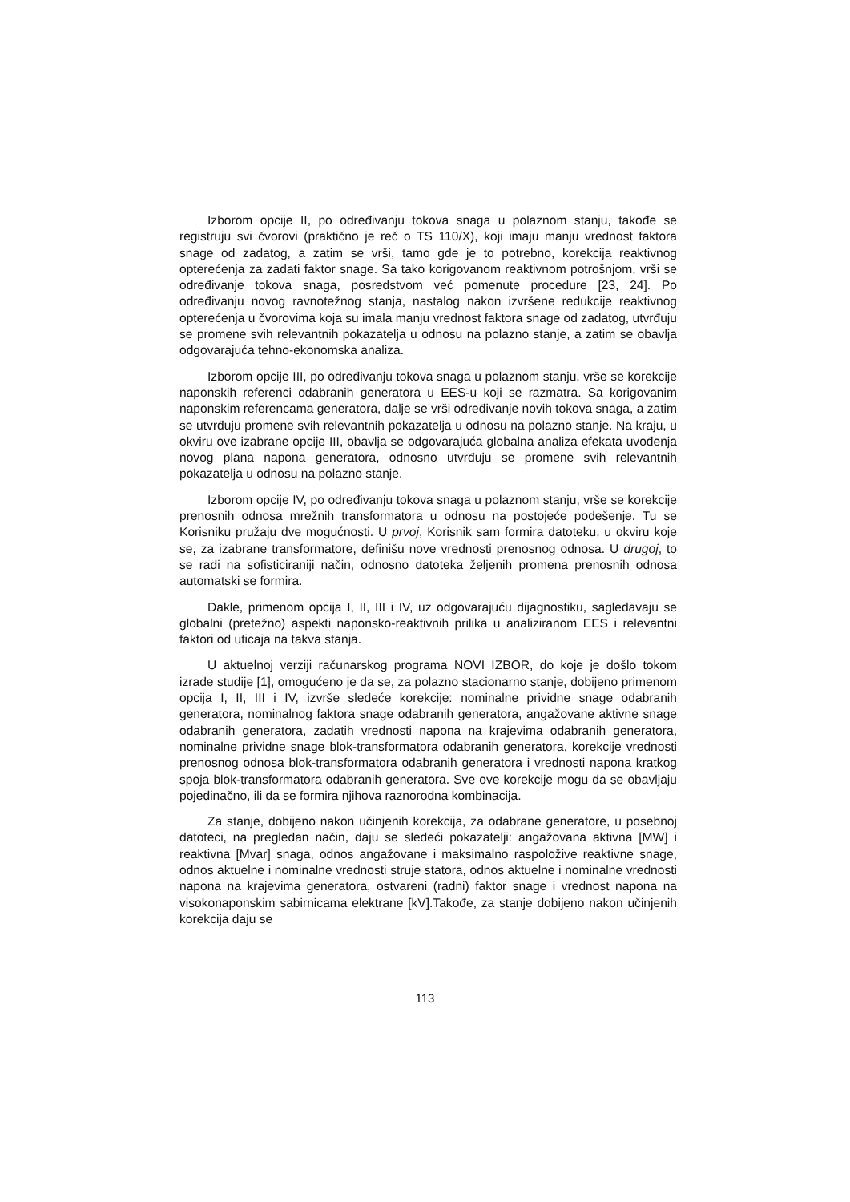Izborom opcije II, po određivanju tokova snaga u polaznom stanju, takođe se registruju svi čvorovi (praktično je reč o TS 110/X), koji imaju manju vrednost faktora snage od zadatog, a zatim se vrši, tamo gde je to potrebno, korekcija reaktivnog opterećenja za zadati faktor snage. Sa tako korigovanom reaktivnom potrošnjom, vrši se određivanje tokova snaga, posredstvom već pomenute procedure [23, 24]. Po određivanju novog ravnotežnog stanja, nastalog nakon izvršene redukcije reaktivnog opterećenja u čvorovima koja su imala manju vrednost faktora snage od zadatog, utvrđuju se promene svih relevantnih pokazatelja u odnosu na polazno stanje, a zatim se obavlja odgovarajuća tehno-ekonomska analiza.
Izborom opcije III, po određivanju tokova snaga u polaznom stanju, vrše se korekcije naponskih referenci odabranih generatora u EES-u koji se razmatra. Sa korigovanim naponskim referencama generatora, dalje se vrši određivanje novih tokova snaga, a zatim se utvrđuju promene svih relevantnih pokazatelja u odnosu na polazno stanje. Na kraju, u okviru ove izabrane opcije III, obavlja se odgovarajuća globalna analiza efekata uvođenja novog plana napona generatora, odnosno utvrđuju se promene svih relevantnih pokazatelja u odnosu na polazno stanje.
Izborom opcije IV, po određivanju tokova snaga u polaznom stanju, vrše se korekcije prenosnih odnosa mrežnih transformatora u odnosu na postojeće podešenje. Tu se Korisniku pružaju dve mogućnosti. U prvoj, Korisnik sam formira datoteku, u okviru koje se, za izabrane transformatore, definišu nove vrednosti prenosnog odnosa. U drugoj, to se radi na sofisticiraniji način, odnosno datoteka željenih promena prenosnih odnosa automatski se formira.
Dakle, primenom opcija I, II, III i IV, uz odgovarajuću dijagnostiku, sagledavaju se globalni (pretežno) aspekti naponsko-reaktivnih prilika u analiziranom EES i relevantni faktori od uticaja na takva stanja.
U aktuelnoj verziji računarskog programa NOVI IZBOR, do koje je došlo tokom izrade studije [1], omogućeno je da se, za polazno stacionarno stanje, dobijeno primenom opcija I, II, III i IV, izvrše sledeće korekcije: nominalne prividne snage odabranih generatora, nominalnog faktora snage odabranih generatora, angažovane aktivne snage odabranih generatora, zadatih vrednosti napona na krajevima odabranih generatora, nominalne prividne snage blok-transformatora odabranih generatora, korekcije vrednosti prenosnog odnosa blok-transformatora odabranih generatora i vrednosti napona kratkog spoja blok-transformatora odabranih generatora. Sve ove korekcije mogu da se obavljaju pojedinačno, ili da se formira njihova raznorodna kombinacija.
Za stanje, dobijeno nakon učinjenih korekcija, za odabrane generatore, u posebnoj datoteci, na pregledan način, daju se sledeći pokazatelji: angažovana aktivna [MW] i reaktivna [Mvar] snaga, odnos angažovane i maksimalno raspoložive reaktivne snage, odnos aktuelne i nominalne vrednosti struje statora, odnos aktuelne i nominalne vrednosti napona na krajevima generatora, ostvareni (radni) faktor snage i vrednost napona na visokonaponskim sabirnicama elektrane [kV].Takođe, za stanje dobijeno nakon učinjenih korekcija daju se
113